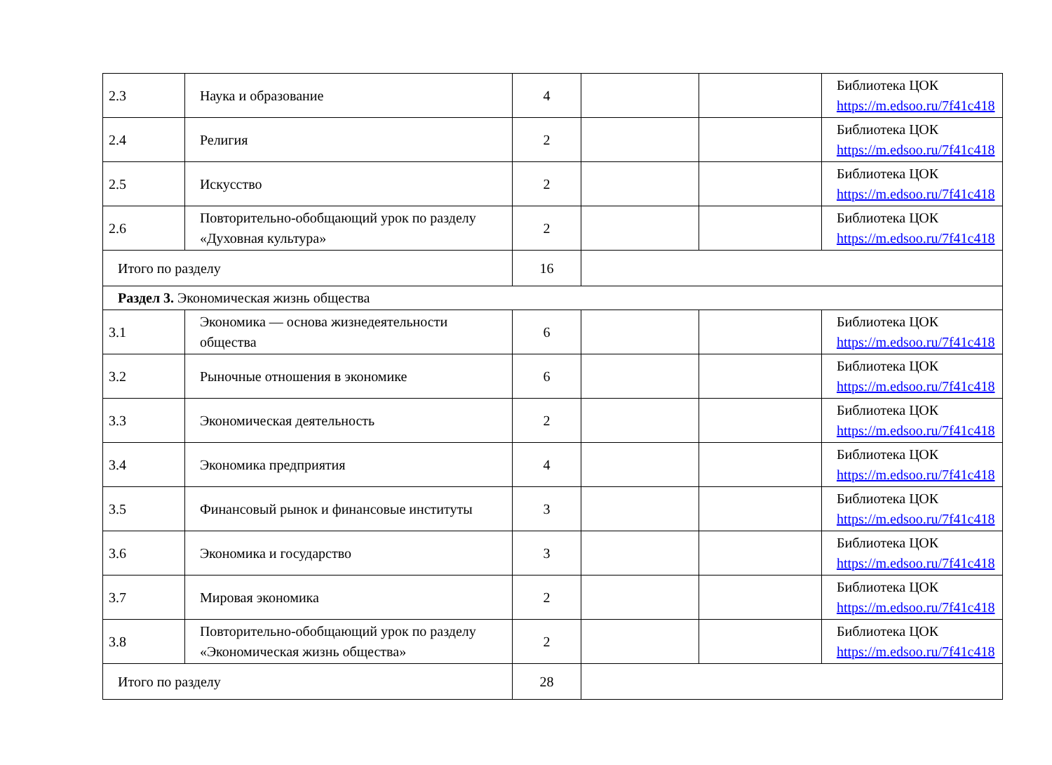| 2.3 | Наука и образование | 4 | | | Библиотека ЦОК https://m.edsoo.ru/7f41c418 |
| 2.4 | Религия | 2 | | | Библиотека ЦОК https://m.edsoo.ru/7f41c418 |
| 2.5 | Искусство | 2 | | | Библиотека ЦОК https://m.edsoo.ru/7f41c418 |
| 2.6 | Повторительно-обобщающий урок по разделу «Духовная культура» | 2 | | | Библиотека ЦОК https://m.edsoo.ru/7f41c418 |
| Итого по разделу | | 16 | | | |
| Раздел 3. Экономическая жизнь общества | | | | | |
| 3.1 | Экономика — основа жизнедеятельности общества | 6 | | | Библиотека ЦОК https://m.edsoo.ru/7f41c418 |
| 3.2 | Рыночные отношения в экономике | 6 | | | Библиотека ЦОК https://m.edsoo.ru/7f41c418 |
| 3.3 | Экономическая деятельность | 2 | | | Библиотека ЦОК https://m.edsoo.ru/7f41c418 |
| 3.4 | Экономика предприятия | 4 | | | Библиотека ЦОК https://m.edsoo.ru/7f41c418 |
| 3.5 | Финансовый рынок и финансовые институты | 3 | | | Библиотека ЦОК https://m.edsoo.ru/7f41c418 |
| 3.6 | Экономика и государство | 3 | | | Библиотека ЦОК https://m.edsoo.ru/7f41c418 |
| 3.7 | Мировая экономика | 2 | | | Библиотека ЦОК https://m.edsoo.ru/7f41c418 |
| 3.8 | Повторительно-обобщающий урок по разделу «Экономическая жизнь общества» | 2 | | | Библиотека ЦОК https://m.edsoo.ru/7f41c418 |
| Итого по разделу | | 28 | | | |